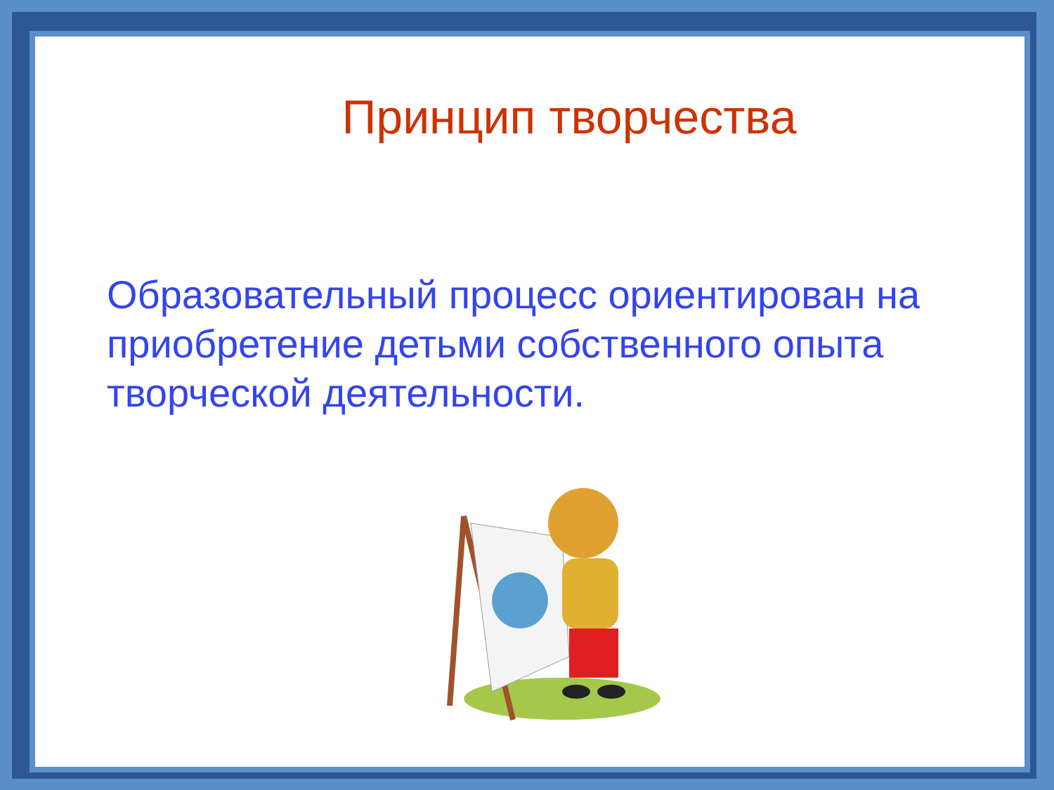Принцип творчества
Образовательный процесс ориентирован на приобретение детьми собственного опыта творческой деятельности.